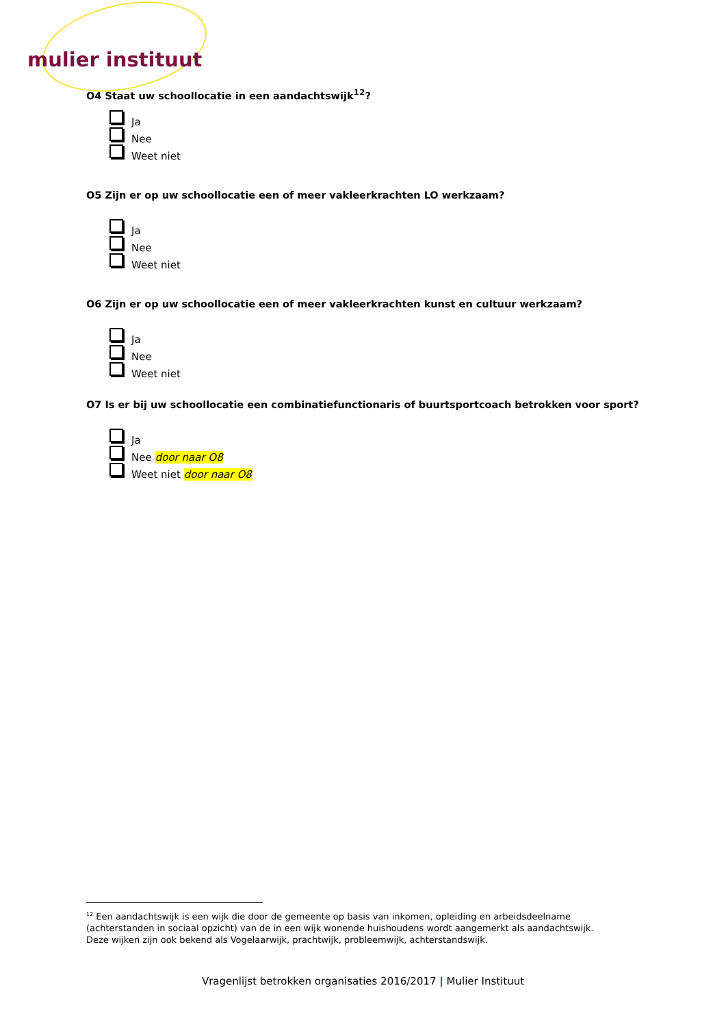mulier instituut
O4 Staat uw schoollocatie in een aandachtswijk<sup>12</sup>?
Ja
Nee
Weet niet
O5 Zijn er op uw schoollocatie een of meer vakleerkrachten LO werkzaam?
Ja
Nee
Weet niet
O6 Zijn er op uw schoollocatie een of meer vakleerkrachten kunst en cultuur werkzaam?
Ja
Nee
Weet niet
O7 Is er bij uw schoollocatie een combinatiefunctionaris of buurtsportcoach betrokken voor sport?
Ja
Nee door naar O8
Weet niet door naar O8
<sup>12</sup> Een aandachtswijk is een wijk die door de gemeente op basis van inkomen, opleiding en arbeidsdeelname (achterstanden in sociaal opzicht) van de in een wijk wonende huishoudens wordt aangemerkt als aandachtswijk. Deze wijken zijn ook bekend als Vogelaarwijk, prachtwijk, probleemwijk, achterstandswijk.
Vragenlijst betrokken organisaties 2016/2017 | Mulier Instituut